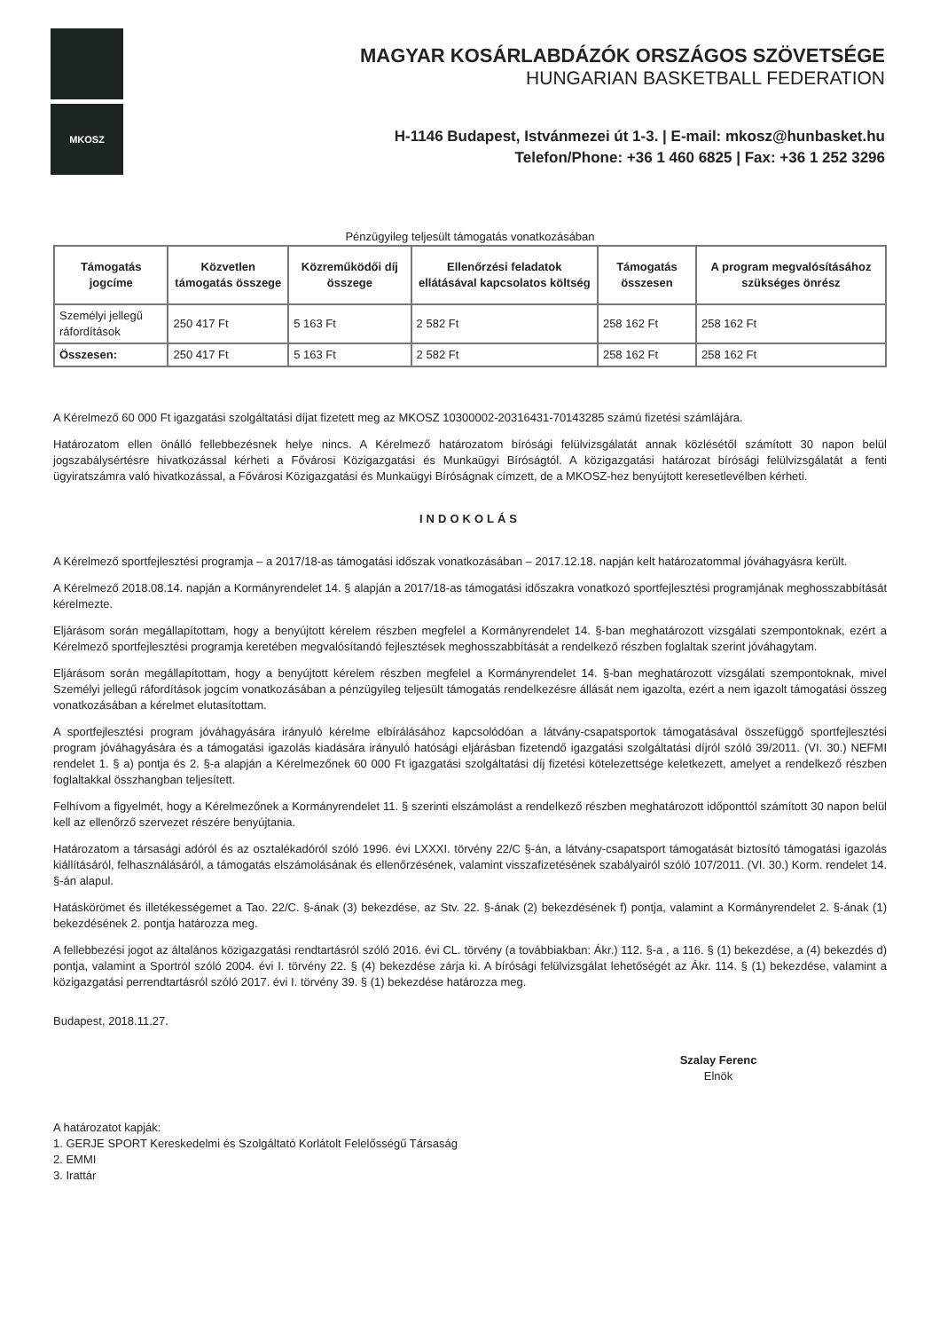MKOSZ
MAGYAR KOSÁRLABDÁZÓK ORSZÁGOS SZÖVETSÉGE
HUNGARIAN BASKETBALL FEDERATION
H-1146 Budapest, Istvánmezei út 1-3. | E-mail: mkosz@hunbasket.hu
Telefon/Phone: +36 1 460 6825 | Fax: +36 1 252 3296
Pénzügyileg teljesült támogatás vonatkozásában
| Támogatás jogcíme | Közvetlen támogatás összege | Közreműködői díj összege | Ellenőrzési feladatok ellátásával kapcsolatos költség | Támogatás összesen | A program megvalósításához szükséges önrész |
| --- | --- | --- | --- | --- | --- |
| Személyi jellegű ráfordítások | 250 417 Ft | 5 163 Ft | 2 582 Ft | 258 162 Ft | 258 162 Ft |
| Összesen: | 250 417 Ft | 5 163 Ft | 2 582 Ft | 258 162 Ft | 258 162 Ft |
A Kérelmező 60 000 Ft igazgatási szolgáltatási díjat fizetett meg az MKOSZ 10300002-20316431-70143285 számú fizetési számlájára.
Határozatom ellen önálló fellebbezésnek helye nincs. A Kérelmező határozatom bírósági felülvizsgálatát annak közlésétől számított 30 napon belül jogszabálysértésre hivatkozással kérheti a Fővárosi Közigazgatási és Munkaügyi Bíróságtól. A közigazgatási határozat bírósági felülvizsgálatát a fenti ügyiratszámra való hivatkozással, a Fővárosi Közigazgatási és Munkaügyi Bíróságnak címzett, de a MKOSZ-hez benyújtott keresetlevélben kérheti.
INDOKOLÁS
A Kérelmező sportfejlesztési programja – a 2017/18-as támogatási időszak vonatkozásában – 2017.12.18. napján kelt határozatommal jóváhagyásra került.
A Kérelmező 2018.08.14. napján a Kormányrendelet 14. § alapján a 2017/18-as támogatási időszakra vonatkozó sportfejlesztési programjának meghosszabbítását kérelmezte.
Eljárásom során megállapítottam, hogy a benyújtott kérelem részben megfelel a Kormányrendelet 14. §-ban meghatározott vizsgálati szempontoknak, ezért a Kérelmező sportfejlesztési programja keretében megvalósítandó fejlesztések meghosszabbítását a rendelkező részben foglaltak szerint jóváhagytam.
Eljárásom során megállapítottam, hogy a benyújtott kérelem részben megfelel a Kormányrendelet 14. §-ban meghatározott vizsgálati szempontoknak, mivel Személyi jellegű ráfordítások jogcím vonatkozásában a pénzügyileg teljesült támogatás rendelkezésre állását nem igazolta, ezért a nem igazolt támogatási összeg vonatkozásában a kérelmet elutasítottam.
A sportfejlesztési program jóváhagyására irányuló kérelme elbírálásához kapcsolódóan a látvány-csapatsportok támogatásával összefüggő sportfejlesztési program jóváhagyására és a támogatási igazolás kiadására irányuló hatósági eljárásban fizetendő igazgatási szolgáltatási díjról szóló 39/2011. (VI. 30.) NEFMI rendelet 1. § a) pontja és 2. §-a alapján a Kérelmezőnek 60 000 Ft igazgatási szolgáltatási díj fizetési kötelezettsége keletkezett, amelyet a rendelkező részben foglaltakkal összhangban teljesített.
Felhívom a figyelmét, hogy a Kérelmezőnek a Kormányrendelet 11. § szerinti elszámolást a rendelkező részben meghatározott időponttól számított 30 napon belül kell az ellenőrző szervezet részére benyújtania.
Határozatom a társasági adóról és az osztalékadóról szóló 1996. évi LXXXI. törvény 22/C §-án, a látvány-csapatsport támogatását biztosító támogatási igazolás kiállításáról, felhasználásáról, a támogatás elszámolásának és ellenőrzésének, valamint visszafizetésének szabályairól szóló 107/2011. (VI. 30.) Korm. rendelet 14. §-án alapul.
Hatáskörömet és illetékességemet a Tao. 22/C. §-ának (3) bekezdése, az Stv. 22. §-ának (2) bekezdésének f) pontja, valamint a Kormányrendelet 2. §-ának (1) bekezdésének 2. pontja határozza meg.
A fellebbezési jogot az általános közigazgatási rendtartásról szóló 2016. évi CL. törvény (a továbbiakban: Ákr.) 112. §-a , a 116. § (1) bekezdése, a (4) bekezdés d) pontja, valamint a Sportról szóló 2004. évi I. törvény 22. § (4) bekezdése zárja ki. A bírósági felülvizsgálat lehetőségét az Ákr. 114. § (1) bekezdése, valamint a közigazgatási perrendtartásról szóló 2017. évi I. törvény 39. § (1) bekezdése határozza meg.
Budapest, 2018.11.27.
Szalay Ferenc
Elnök
A határozatot kapják:
1. GERJE SPORT Kereskedelmi és Szolgáltató Korlátolt Felelősségű Társaság
2. EMMI
3. Irattár